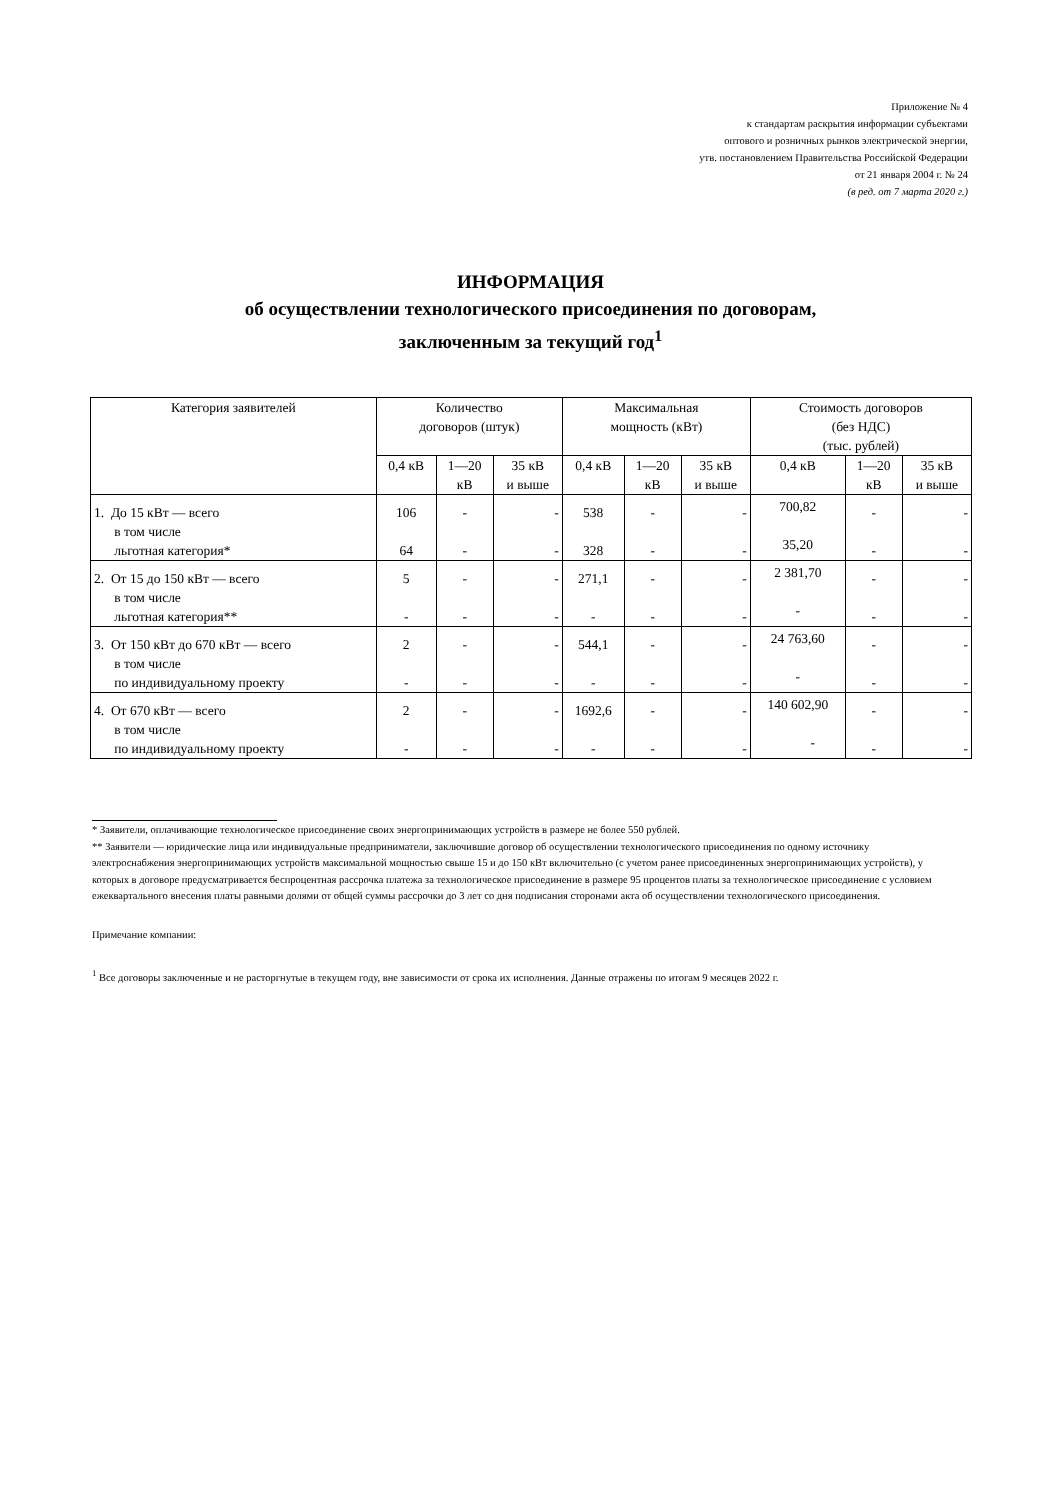Приложение № 4
к стандартам раскрытия информации субъектами
оптового и розничных рынков электрической энергии,
утв. постановлением Правительства Российской Федерации
от 21 января 2004 г. № 24
(в ред. от 7 марта 2020 г.)
ИНФОРМАЦИЯ
об осуществлении технологического присоединения по договорам,
заключенным за текущий год<sup>1</sup>
| Категория заявителей | Количество договоров (штук) | | | Максимальная мощность (кВт) | | | Стоимость договоров (без НДС) (тыс. рублей) | | |
| --- | --- | --- | --- | --- | --- | --- | --- | --- | --- |
| | 0,4 кВ | 1—20 кВ | 35 кВ и выше | 0,4 кВ | 1—20 кВ | 35 кВ и выше | 0,4 кВ | 1—20 кВ | 35 кВ и выше |
| 1. До 15 кВт — всего в том числе льготная категория* | 106 64 | - - | - - | 538 328 | - - | - - | 700,82 35,20 | - - | - - |
| 2. От 15 до 150 кВт — всего в том числе льготная категория** | 5 - | - - | - - | 271,1 - | - - | - - | 2 381,70 - | - - | - - |
| 3. От 150 кВт до 670 кВт — всего в том числе по индивидуальному проекту | 2 - | - - | - - | 544,1 - | - - | - - | 24 763,60 - | - - | - - |
| 4. От 670 кВт — всего в том числе по индивидуальному проекту | 2 - | - - | - - | 1692,6 - | - - | - - | 140 602,90 - | - - | - - |
* Заявители, оплачивающие технологическое присоединение своих энергопринимающих устройств в размере не более 550 рублей.
** Заявители — юридические лица или индивидуальные предприниматели, заключившие договор об осуществлении технологического присоединения по одному источнику электроснабжения энергопринимающих устройств максимальной мощностью свыше 15 и до 150 кВт включительно (с учетом ранее присоединенных энергопринимающих устройств), у которых в договоре предусматривается беспроцентная рассрочка платежа за технологическое присоединение в размере 95 процентов платы за технологическое присоединение с условием ежеквартального внесения платы равными долями от общей суммы рассрочки до 3 лет со дня подписания сторонами акта об осуществлении технологического присоединения.
Примечание компании:
<sup>1</sup> Все договоры заключенные и не расторгнутые в текущем году, вне зависимости от срока их исполнения. Данные отражены по итогам 9 месяцев 2022 г.